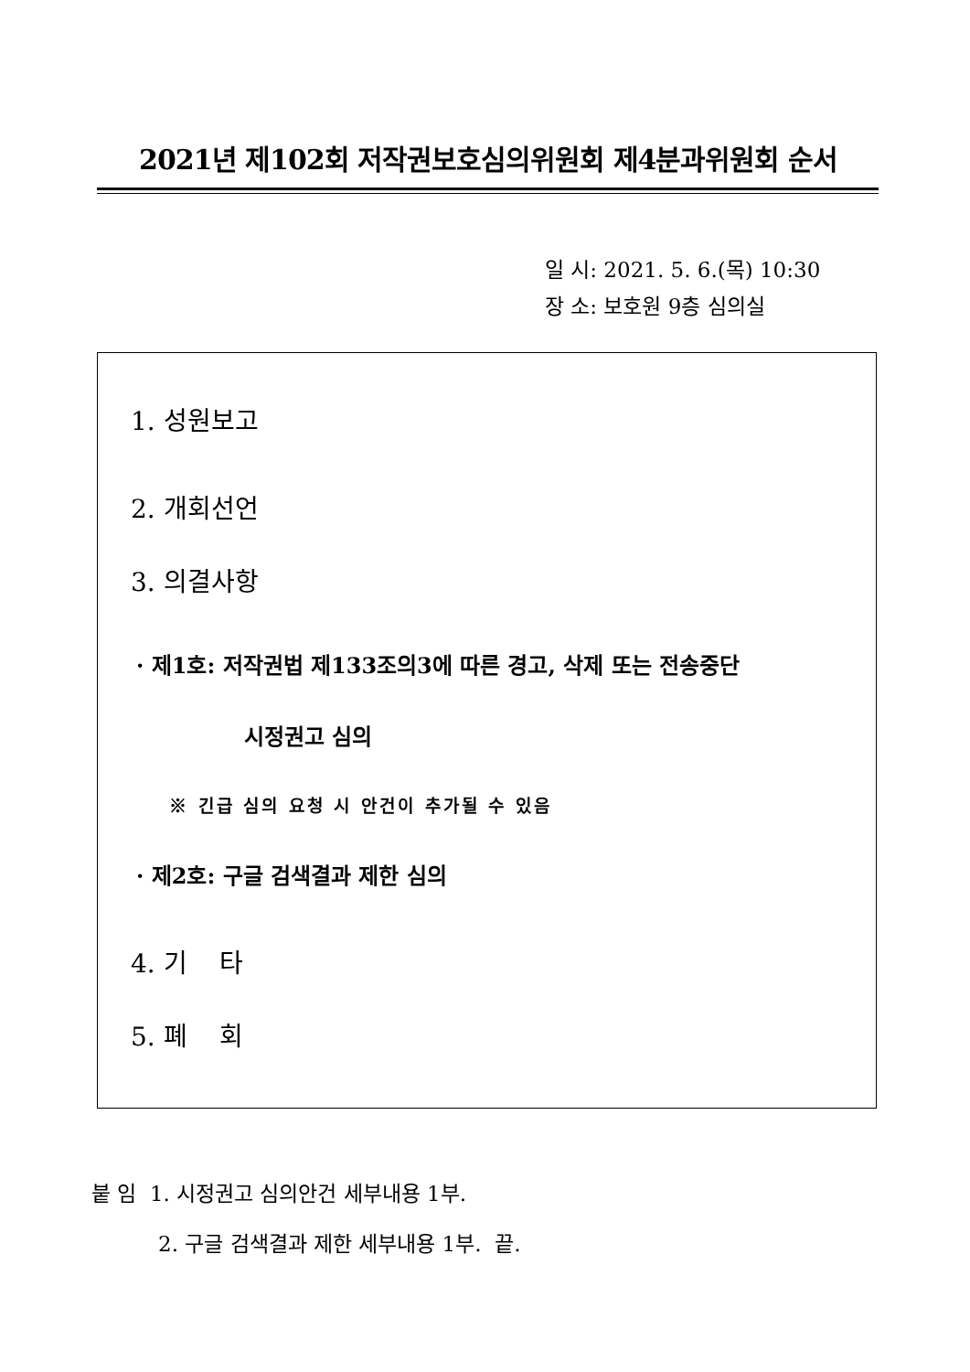2021년 제102회 저작권보호심의위원회 제4분과위원회 순서
일 시: 2021. 5. 6.(목) 10:30
장 소: 보호원 9층 심의실
1. 성원보고
2. 개회선언
3. 의결사항
· 제1호: 저작권법 제133조의3에 따른 경고, 삭제 또는 전송중단
시정권고 심의
※ 긴급 심의 요청 시 안건이 추가될 수 있음
· 제2호: 구글 검색결과 제한 심의
4. 기 타
5. 폐 회
붙 임 1. 시정권고 심의안건 세부내용 1부.
2. 구글 검색결과 제한 세부내용 1부. 끝.